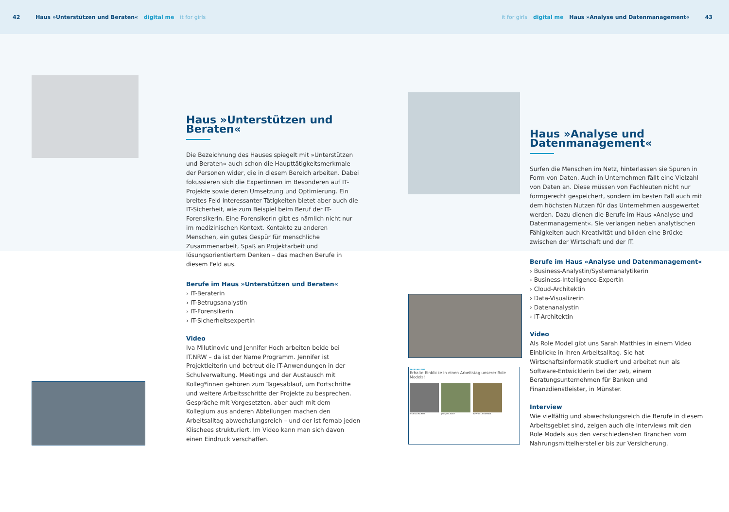42 Haus »Unterstützen und Beraten« digital me it for girls
it for girls digital me Haus »Analyse und Datenmanagement« 43
Haus »Unterstützen und Beraten«
Die Bezeichnung des Hauses spiegelt mit »Unterstützen und Beraten« auch schon die Haupttätigkeitsmerkmale der Personen wider, die in diesem Bereich arbeiten. Dabei fokussieren sich die Expertinnen im Besonderen auf IT-Projekte sowie deren Umsetzung und Optimierung. Ein breites Feld interessanter Tätigkeiten bietet aber auch die IT-Sicherheit, wie zum Beispiel beim Beruf der IT-Forensikerin. Eine Forensikerin gibt es nämlich nicht nur im medizinischen Kontext. Kontakte zu anderen Menschen, ein gutes Gespür für menschliche Zusammenarbeit, Spaß an Projektarbeit und lösungsorientiertem Denken – das machen Berufe in diesem Feld aus.
Berufe im Haus »Unterstützen und Beraten«
› IT-Beraterin
› IT-Betrugsanalystin
› IT-Forensikerin
› IT-Sicherheitsexpertin
Video
Iva Milutinovic und Jennifer Hoch arbeiten beide bei IT.NRW – da ist der Name Programm. Jennifer ist Projektleiterin und betreut die IT-Anwendungen in der Schulverwaltung. Meetings und der Austausch mit Kolleg*innen gehören zum Tagesablauf, um Fortschritte und weitere Arbeitsschritte der Projekte zu besprechen. Gespräche mit Vorgesetzten, aber auch mit dem Kollegium aus anderen Abteilungen machen den Arbeitsalltag abwechslungsreich – und der ist fernab jeden Klischees strukturiert. Im Video kann man sich davon einen Eindruck verschaffen.
TAGESABLAUF
Erhalte Einblicke in einen Arbeitstag unserer Role Models!
MONICA KLIMAS JACQUELINE P. SOPHIE LATURNUS
Haus »Analyse und Datenmanagement«
Surfen die Menschen im Netz, hinterlassen sie Spuren in Form von Daten. Auch in Unternehmen fällt eine Vielzahl von Daten an. Diese müssen von Fachleuten nicht nur formgerecht gespeichert, sondern im besten Fall auch mit dem höchsten Nutzen für das Unternehmen ausgewertet werden. Dazu dienen die Berufe im Haus »Analyse und Datenmanagement«. Sie verlangen neben analytischen Fähigkeiten auch Kreativität und bilden eine Brücke zwischen der Wirtschaft und der IT.
Berufe im Haus »Analyse und Datenmanagement«
› Business-Analystin/Systemanalytikerin
› Business-Intelligence-Expertin
› Cloud-Architektin
› Data-Visualizerin
› Datenanalystin
› IT-Architektin
Video
Als Role Model gibt uns Sarah Matthies in einem Video Einblicke in ihren Arbeitsalltag. Sie hat Wirtschaftsinformatik studiert und arbeitet nun als Software-Entwicklerin bei der zeb, einem Beratungsunternehmen für Banken und Finanzdienstleister, in Münster.
Interview
Wie vielfältig und abwechslungsreich die Berufe in diesem Arbeitsgebiet sind, zeigen auch die Interviews mit den Role Models aus den verschiedensten Branchen vom Nahrungsmittelhersteller bis zur Versicherung.